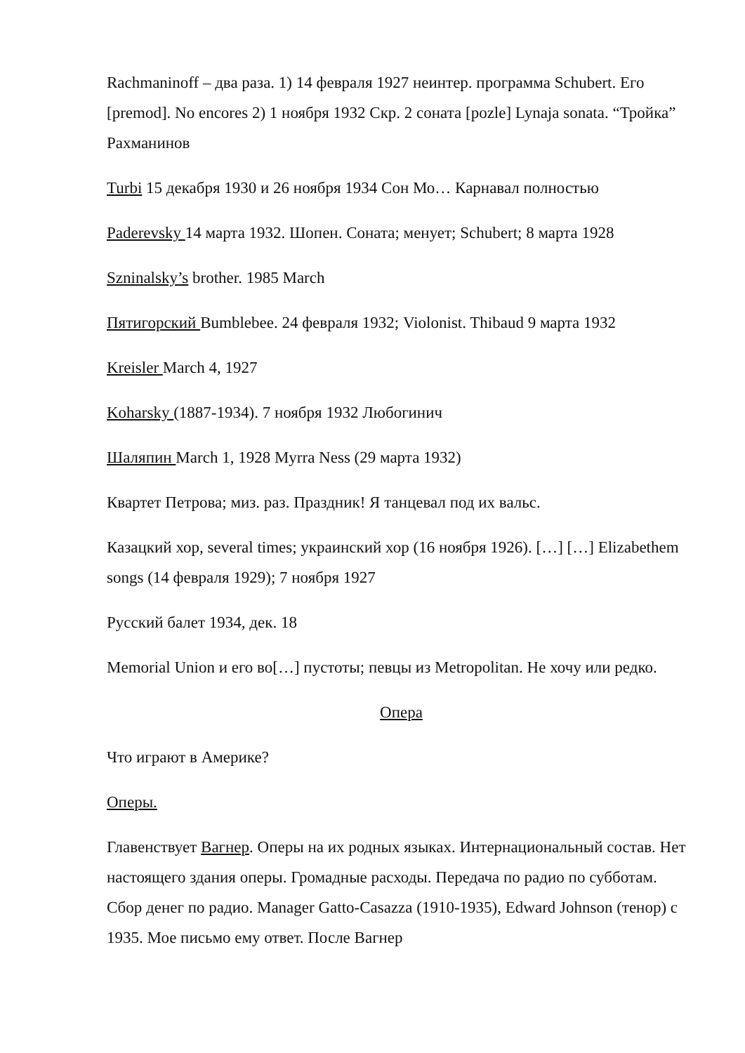Rachmaninoff – два раза. 1) 14 февраля 1927 неинтер. программа Schubert. Его [premod]. No encores 2) 1 ноября 1932 Скр. 2 соната [pozle] Lynaja sonata. “Тройка” Рахманинов
Turbi 15 декабря 1930 и 26 ноября 1934 Сон Мо… Карнавал полностью
Paderevsky 14 марта 1932. Шопен. Соната; менует; Schubert; 8 марта 1928
Szninalsky’s brother. 1985 March
Пятигорский Bumblebee. 24 февраля 1932; Violonist. Thibaud 9 марта 1932
Kreisler March 4, 1927
Koharsky (1887-1934). 7 ноября 1932 Любогинич
Шаляпин March 1, 1928 Myrra Ness (29 марта 1932)
Квартет Петрова; миз. раз. Праздник! Я танцевал под их вальс.
Казацкий хор, several times; украинский хор (16 ноября 1926). […] […] Elizabethem songs (14 февраля 1929); 7 ноября 1927
Русский балет 1934, дек. 18
Memorial Union и его во[…] пустоты; певцы из Metropolitan. Не хочу или редко.
Опера
Что играют в Америке?
Оперы.
Главенствует Вагнер. Оперы на их родных языках. Интернациональный состав. Нет настоящего здания оперы. Громадные расходы. Передача по радио по субботам. Сбор денег по радио. Manager Gatto-Casazza (1910-1935), Edward Johnson (тенор) с 1935. Мое письмо ему ответ. После Вагнер